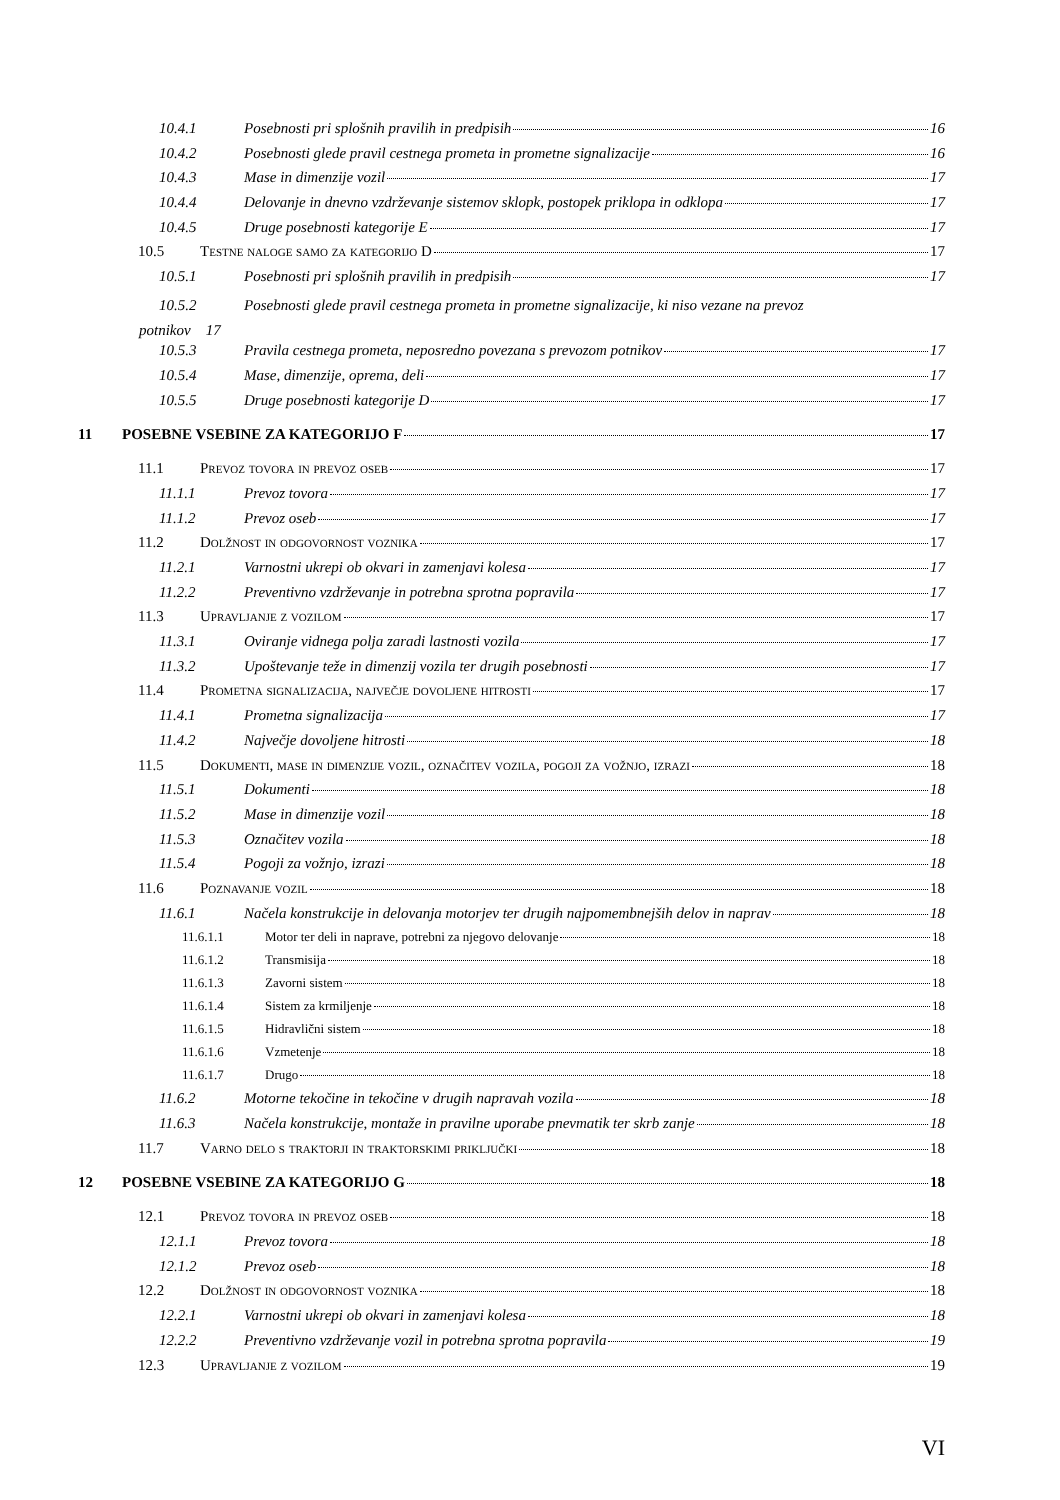10.4.1 Posebnosti pri splošnih pravilih in predpisih 16
10.4.2 Posebnosti glede pravil cestnega prometa in prometne signalizacije 16
10.4.3 Mase in dimenzije vozil 17
10.4.4 Delovanje in dnevno vzdrževanje sistemov sklopk, postopek priklopa in odklopa 17
10.4.5 Druge posebnosti kategorije E 17
10.5 Testne naloge samo za kategorijo D 17
10.5.1 Posebnosti pri splošnih pravilih in predpisih 17
10.5.2 Posebnosti glede pravil cestnega prometa in prometne signalizacije, ki niso vezane na prevoz
potnikov 17
10.5.3 Pravila cestnega prometa, neposredno povezana s prevozom potnikov 17
10.5.4 Mase, dimenzije, oprema, deli 17
10.5.5 Druge posebnosti kategorije D 17
11 POSEBNE VSEBINE ZA KATEGORIJO F 17
11.1 Prevoz tovora in prevoz oseb 17
11.1.1 Prevoz tovora 17
11.1.2 Prevoz oseb 17
11.2 Dolžnost in odgovornost voznika 17
11.2.1 Varnostni ukrepi ob okvari in zamenjavi kolesa 17
11.2.2 Preventivno vzdrževanje in potrebna sprotna popravila 17
11.3 Upravljanje z vozilom 17
11.3.1 Oviranje vidnega polja zaradi lastnosti vozila 17
11.3.2 Upoštevanje teže in dimenzij vozila ter drugih posebnosti 17
11.4 Prometna signalizacija, največje dovoljene hitrosti 17
11.4.1 Prometna signalizacija 17
11.4.2 Največje dovoljene hitrosti 18
11.5 Dokumenti, mase in dimenzije vozil, označitev vozila, pogoji za vožnjo, izrazi 18
11.5.1 Dokumenti 18
11.5.2 Mase in dimenzije vozil 18
11.5.3 Označitev vozila 18
11.5.4 Pogoji za vožnjo, izrazi 18
11.6 Poznavanje vozil 18
11.6.1 Načela konstrukcije in delovanja motorjev ter drugih najpomembnejših delov in naprav 18
11.6.1.1 Motor ter deli in naprave, potrebni za njegovo delovanje 18
11.6.1.2 Transmisija 18
11.6.1.3 Zavorni sistem 18
11.6.1.4 Sistem za krmiljenje 18
11.6.1.5 Hidravlični sistem 18
11.6.1.6 Vzmetenje 18
11.6.1.7 Drugo 18
11.6.2 Motorne tekočine in tekočine v drugih napravah vozila 18
11.6.3 Načela konstrukcije, montaže in pravilne uporabe pnevmatik ter skrb zanje 18
11.7 Varno delo s traktorji in traktorskimi priključki 18
12 POSEBNE VSEBINE ZA KATEGORIJO G 18
12.1 Prevoz tovora in prevoz oseb 18
12.1.1 Prevoz tovora 18
12.1.2 Prevoz oseb 18
12.2 Dolžnost in odgovornost voznika 18
12.2.1 Varnostni ukrepi ob okvari in zamenjavi kolesa 18
12.2.2 Preventivno vzdrževanje vozil in potrebna sprotna popravila 19
12.3 Upravljanje z vozilom 19
VI